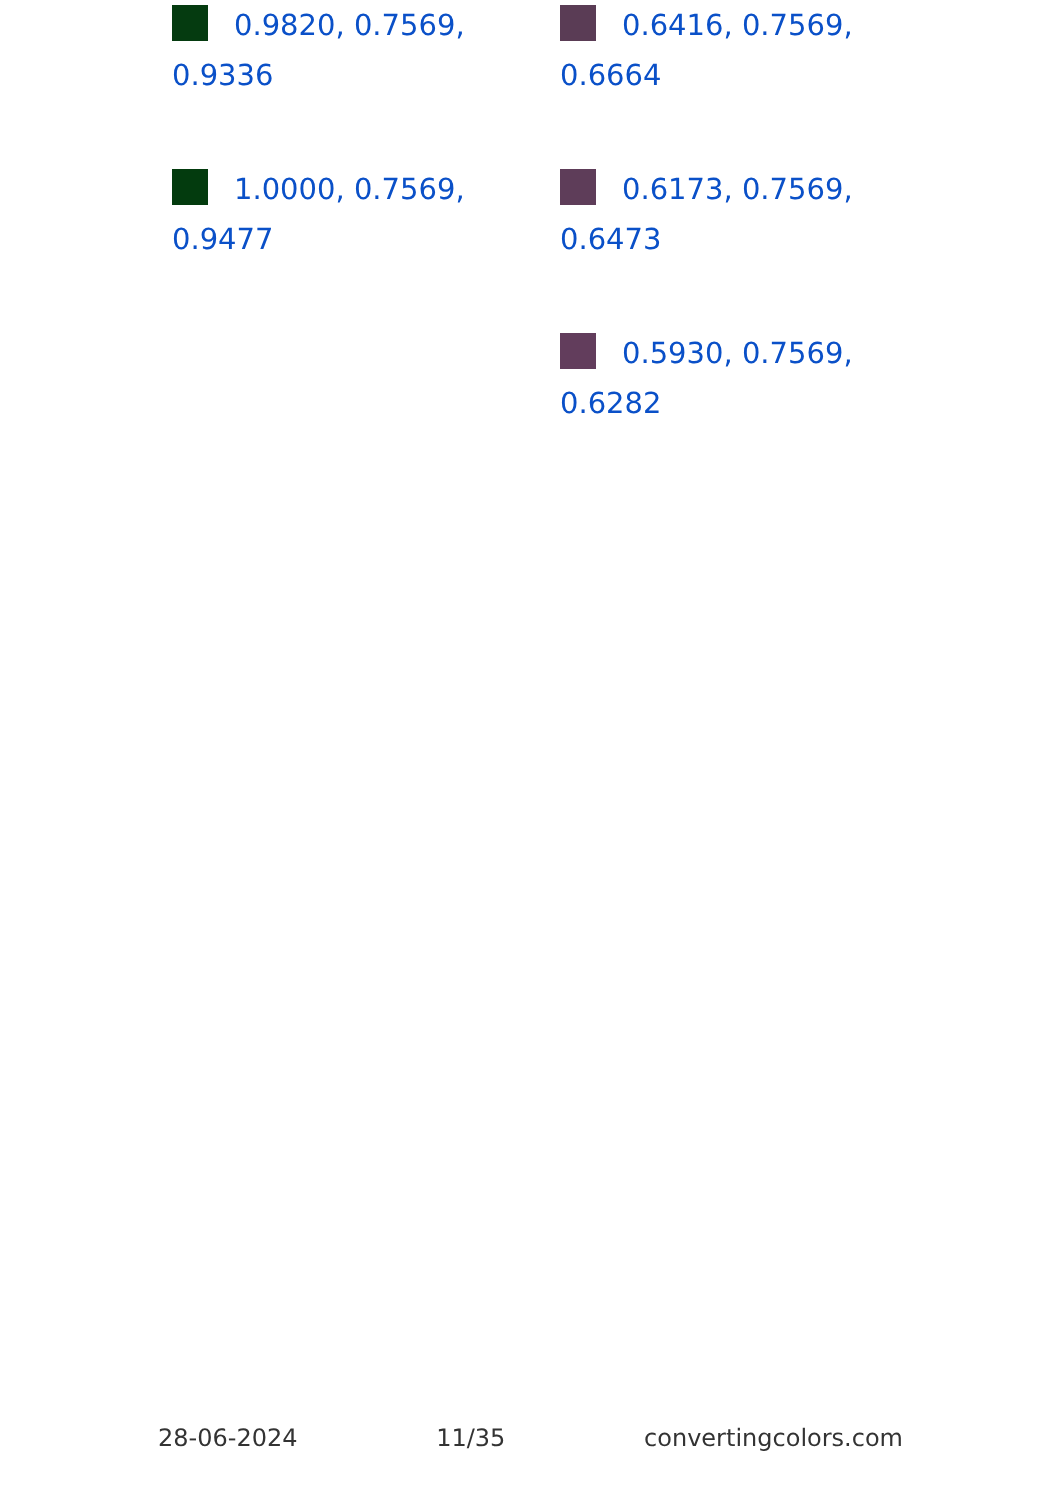0.9820, 0.7569, 0.9336
1.0000, 0.7569, 0.9477
0.6416, 0.7569, 0.6664
0.6173, 0.7569, 0.6473
0.5930, 0.7569, 0.6282
28-06-2024 11/35 convertingcolors.com